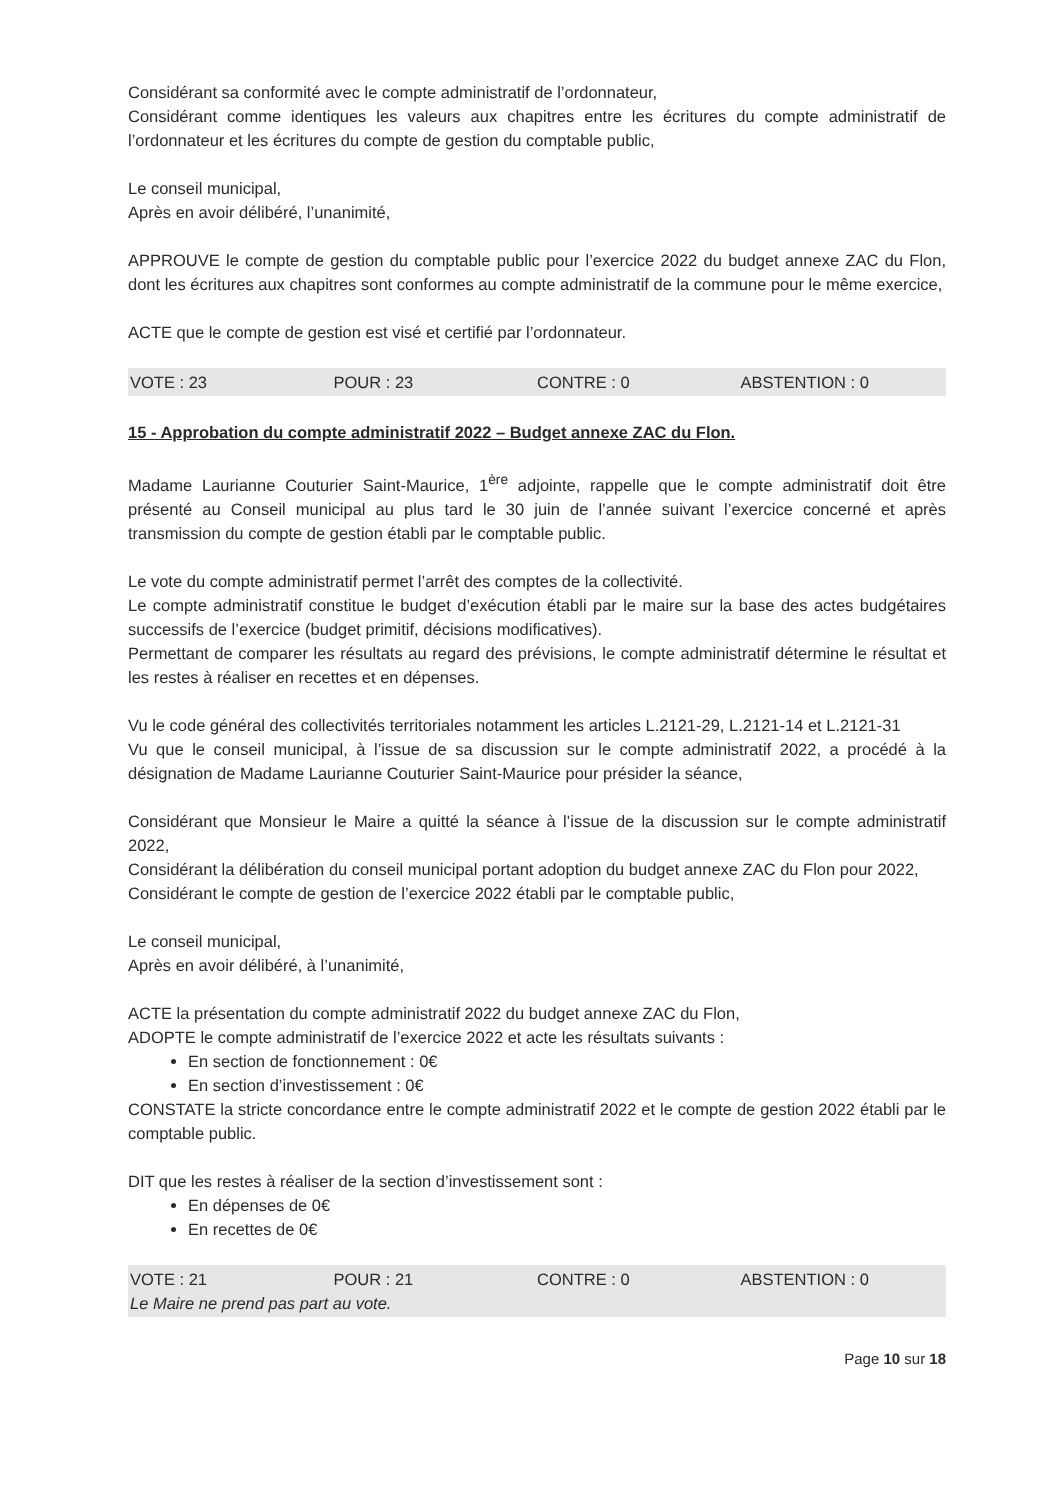Considérant sa conformité avec le compte administratif de l’ordonnateur,
Considérant comme identiques les valeurs aux chapitres entre les écritures du compte administratif de l’ordonnateur et les écritures du compte de gestion du comptable public,
Le conseil municipal,
Après en avoir délibéré, l’unanimité,
APPROUVE le compte de gestion du comptable public pour l’exercice 2022 du budget annexe ZAC du Flon, dont les écritures aux chapitres sont conformes au compte administratif de la commune pour le même exercice,
ACTE que le compte de gestion est visé et certifié par l’ordonnateur.
VOTE : 23 POUR : 23 CONTRE : 0 ABSTENTION : 0
15 - Approbation du compte administratif 2022 – Budget annexe ZAC du Flon.
Madame Laurianne Couturier Saint-Maurice, 1<sup>ère</sup> adjointe, rappelle que le compte administratif doit être présenté au Conseil municipal au plus tard le 30 juin de l’année suivant l’exercice concerné et après transmission du compte de gestion établi par le comptable public.
Le vote du compte administratif permet l’arrêt des comptes de la collectivité.
Le compte administratif constitue le budget d’exécution établi par le maire sur la base des actes budgétaires successifs de l’exercice (budget primitif, décisions modificatives).
Permettant de comparer les résultats au regard des prévisions, le compte administratif détermine le résultat et les restes à réaliser en recettes et en dépenses.
Vu le code général des collectivités territoriales notamment les articles L.2121-29, L.2121-14 et L.2121-31
Vu que le conseil municipal, à l’issue de sa discussion sur le compte administratif 2022, a procédé à la désignation de Madame Laurianne Couturier Saint-Maurice pour présider la séance,
Considérant que Monsieur le Maire a quitté la séance à l’issue de la discussion sur le compte administratif 2022,
Considérant la délibération du conseil municipal portant adoption du budget annexe ZAC du Flon pour 2022,
Considérant le compte de gestion de l’exercice 2022 établi par le comptable public,
Le conseil municipal,
Après en avoir délibéré, à l’unanimité,
ACTE la présentation du compte administratif 2022 du budget annexe ZAC du Flon,
ADOPTE le compte administratif de l’exercice 2022 et acte les résultats suivants :
En section de fonctionnement : 0€
En section d’investissement : 0€
CONSTATE la stricte concordance entre le compte administratif 2022 et le compte de gestion 2022 établi par le comptable public.
DIT que les restes à réaliser de la section d’investissement sont :
En dépenses de 0€
En recettes de 0€
VOTE : 21 POUR : 21 CONTRE : 0 ABSTENTION : 0
Le Maire ne prend pas part au vote.
Page 10 sur 18